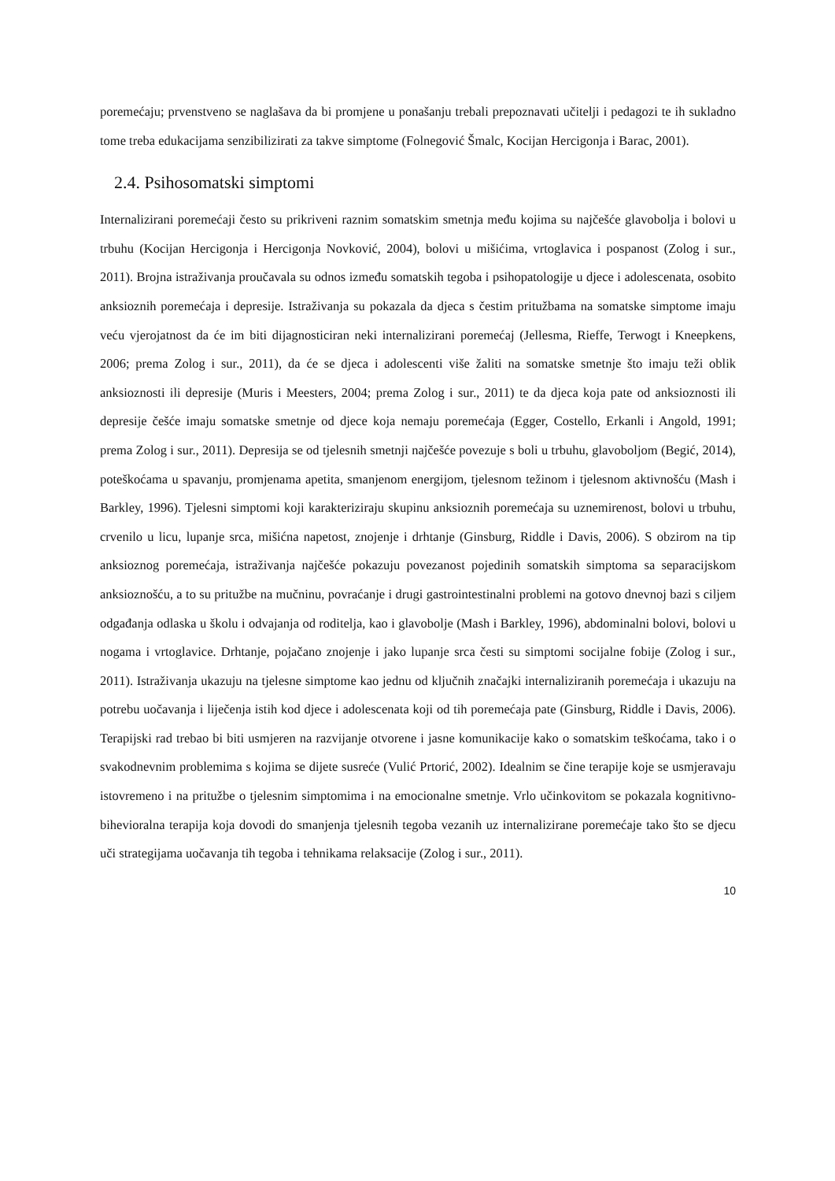poremećaju; prvenstveno se naglašava da bi promjene u ponašanju trebali prepoznavati učitelji i pedagozi te ih sukladno tome treba edukacijama senzibilizirati za takve simptome (Folnegović Šmalc, Kocijan Hercigonja i Barac, 2001).
2.4. Psihosomatski simptomi
Internalizirani poremećaji često su prikriveni raznim somatskim smetnja među kojima su najčešće glavobolja i bolovi u trbuhu (Kocijan Hercigonja i Hercigonja Novković, 2004), bolovi u mišićima, vrtoglavica i pospanost (Zolog i sur., 2011). Brojna istraživanja proučavala su odnos između somatskih tegoba i psihopatologije u djece i adolescenata, osobito anksioznih poremećaja i depresije. Istraživanja su pokazala da djeca s čestim pritužbama na somatske simptome imaju veću vjerojatnost da će im biti dijagnosticiran neki internalizirani poremećaj (Jellesma, Rieffe, Terwogt i Kneepkens, 2006; prema Zolog i sur., 2011), da će se djeca i adolescenti više žaliti na somatske smetnje što imaju teži oblik anksioznosti ili depresije (Muris i Meesters, 2004; prema Zolog i sur., 2011) te da djeca koja pate od anksioznosti ili depresije češće imaju somatske smetnje od djece koja nemaju poremećaja (Egger, Costello, Erkanli i Angold, 1991; prema Zolog i sur., 2011). Depresija se od tjelesnih smetnji najčešće povezuje s boli u trbuhu, glavoboljom (Begić, 2014), poteškoćama u spavanju, promjenama apetita, smanjenom energijom, tjelesnom težinom i tjelesnom aktivnošću (Mash i Barkley, 1996). Tjelesni simptomi koji karakteriziraju skupinu anksioznih poremećaja su uznemirenost, bolovi u trbuhu, crvenilo u licu, lupanje srca, mišićna napetost, znojenje i drhtanje (Ginsburg, Riddle i Davis, 2006). S obzirom na tip anksioznog poremećaja, istraživanja najčešće pokazuju povezanost pojedinih somatskih simptoma sa separacijskom anksioznošću, a to su pritužbe na mučninu, povraćanje i drugi gastrointestinalni problemi na gotovo dnevnoj bazi s ciljem odgađanja odlaska u školu i odvajanja od roditelja, kao i glavobolje (Mash i Barkley, 1996), abdominalni bolovi, bolovi u nogama i vrtoglavice. Drhtanje, pojačano znojenje i jako lupanje srca česti su simptomi socijalne fobije (Zolog i sur., 2011). Istraživanja ukazuju na tjelesne simptome kao jednu od ključnih značajki internaliziranih poremećaja i ukazuju na potrebu uočavanja i liječenja istih kod djece i adolescenata koji od tih poremećaja pate (Ginsburg, Riddle i Davis, 2006). Terapijski rad trebao bi biti usmjeren na razvijanje otvorene i jasne komunikacije kako o somatskim teškoćama, tako i o svakodnevnim problemima s kojima se dijete susreće (Vulić Prtorić, 2002). Idealnim se čine terapije koje se usmjeravaju istovremeno i na pritužbe o tjelesnim simptomima i na emocionalne smetnje. Vrlo učinkovitom se pokazala kognitivno-bihevioralna terapija koja dovodi do smanjenja tjelesnih tegoba vezanih uz internalizirane poremećaje tako što se djecu uči strategijama uočavanja tih tegoba i tehnikama relaksacije (Zolog i sur., 2011).
10